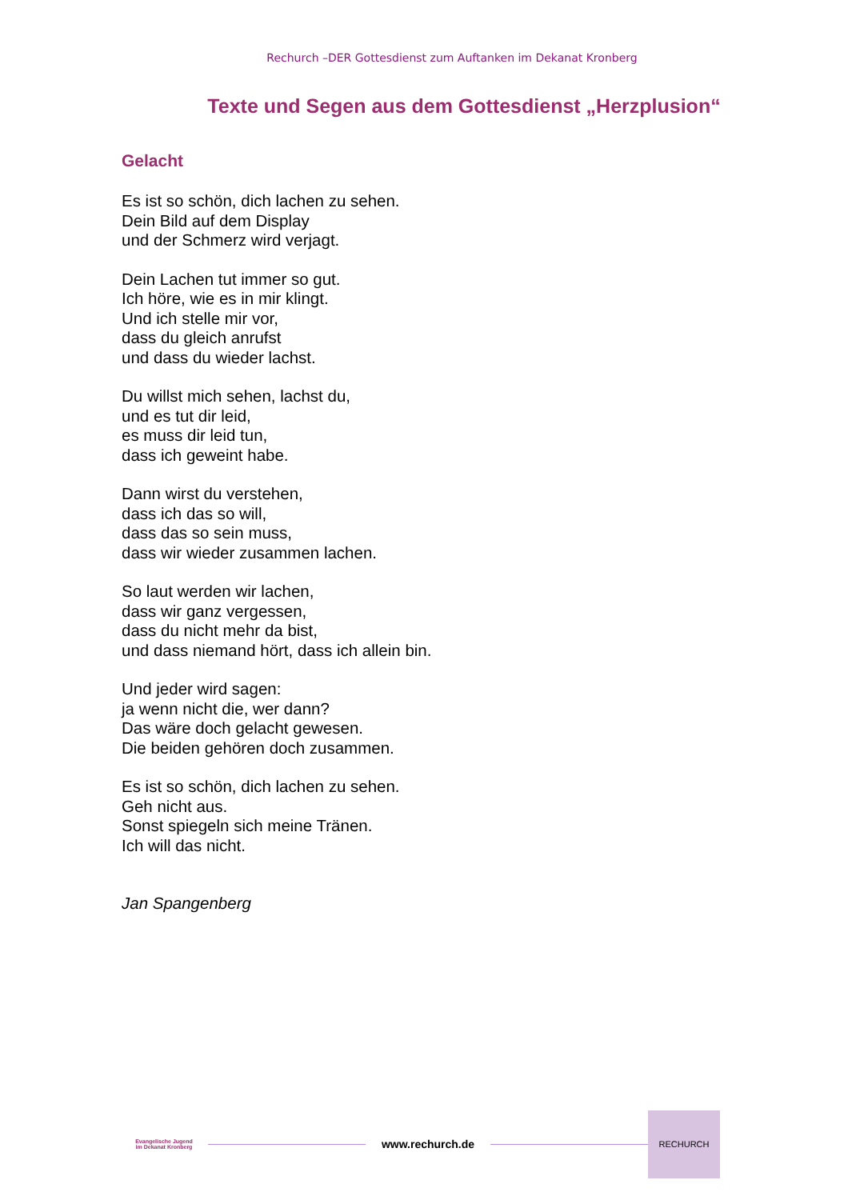Rechurch –DER Gottesdienst zum Auftanken im Dekanat Kronberg
Texte und Segen aus dem Gottesdienst „Herzplusion“
Gelacht
Es ist so schön, dich lachen zu sehen.
Dein Bild auf dem Display
und der Schmerz wird verjagt.
Dein Lachen tut immer so gut.
Ich höre, wie es in mir klingt.
Und ich stelle mir vor,
dass du gleich anrufst
und dass du wieder lachst.
Du willst mich sehen, lachst du,
und es tut dir leid,
es muss dir leid tun,
dass ich geweint habe.
Dann wirst du verstehen,
dass ich das so will,
dass das so sein muss,
dass wir wieder zusammen lachen.
So laut werden wir lachen,
dass wir ganz vergessen,
dass du nicht mehr da bist,
und dass niemand hört, dass ich allein bin.
Und jeder wird sagen:
ja wenn nicht die, wer dann?
Das wäre doch gelacht gewesen.
Die beiden gehören doch zusammen.
Es ist so schön, dich lachen zu sehen.
Geh nicht aus.
Sonst spiegeln sich meine Tränen.
Ich will das nicht.
Jan Spangenberg
Evangelische Jugend
im Dekanat Kronberg
www.rechurch.de
RECHURCH